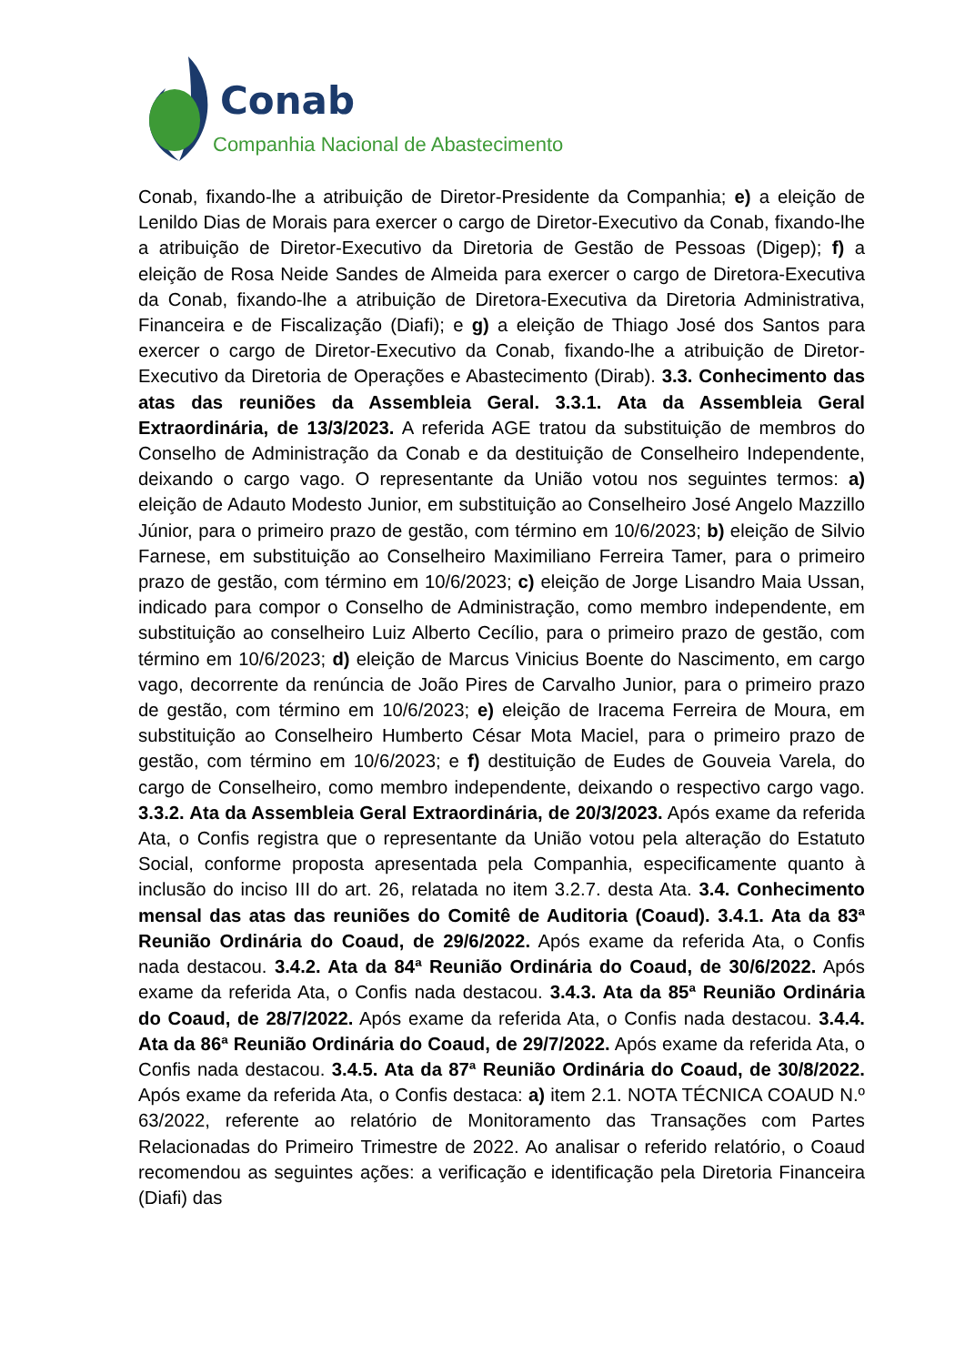Conab
Companhia Nacional de Abastecimento
Conab, fixando-lhe a atribuição de Diretor-Presidente da Companhia; e) a eleição de Lenildo Dias de Morais para exercer o cargo de Diretor-Executivo da Conab, fixando-lhe a atribuição de Diretor-Executivo da Diretoria de Gestão de Pessoas (Digep); f) a eleição de Rosa Neide Sandes de Almeida para exercer o cargo de Diretora-Executiva da Conab, fixando-lhe a atribuição de Diretora-Executiva da Diretoria Administrativa, Financeira e de Fiscalização (Diafi); e g) a eleição de Thiago José dos Santos para exercer o cargo de Diretor-Executivo da Conab, fixando-lhe a atribuição de Diretor-Executivo da Diretoria de Operações e Abastecimento (Dirab). 3.3. Conhecimento das atas das reuniões da Assembleia Geral. 3.3.1. Ata da Assembleia Geral Extraordinária, de 13/3/2023. A referida AGE tratou da substituição de membros do Conselho de Administração da Conab e da destituição de Conselheiro Independente, deixando o cargo vago. O representante da União votou nos seguintes termos: a) eleição de Adauto Modesto Junior, em substituição ao Conselheiro José Angelo Mazzillo Júnior, para o primeiro prazo de gestão, com término em 10/6/2023; b) eleição de Silvio Farnese, em substituição ao Conselheiro Maximiliano Ferreira Tamer, para o primeiro prazo de gestão, com término em 10/6/2023; c) eleição de Jorge Lisandro Maia Ussan, indicado para compor o Conselho de Administração, como membro independente, em substituição ao conselheiro Luiz Alberto Cecílio, para o primeiro prazo de gestão, com término em 10/6/2023; d) eleição de Marcus Vinicius Boente do Nascimento, em cargo vago, decorrente da renúncia de João Pires de Carvalho Junior, para o primeiro prazo de gestão, com término em 10/6/2023; e) eleição de Iracema Ferreira de Moura, em substituição ao Conselheiro Humberto César Mota Maciel, para o primeiro prazo de gestão, com término em 10/6/2023; e f) destituição de Eudes de Gouveia Varela, do cargo de Conselheiro, como membro independente, deixando o respectivo cargo vago. 3.3.2. Ata da Assembleia Geral Extraordinária, de 20/3/2023. Após exame da referida Ata, o Confis registra que o representante da União votou pela alteração do Estatuto Social, conforme proposta apresentada pela Companhia, especificamente quanto à inclusão do inciso III do art. 26, relatada no item 3.2.7. desta Ata. 3.4. Conhecimento mensal das atas das reuniões do Comitê de Auditoria (Coaud). 3.4.1. Ata da 83ª Reunião Ordinária do Coaud, de 29/6/2022. Após exame da referida Ata, o Confis nada destacou. 3.4.2. Ata da 84ª Reunião Ordinária do Coaud, de 30/6/2022. Após exame da referida Ata, o Confis nada destacou. 3.4.3. Ata da 85ª Reunião Ordinária do Coaud, de 28/7/2022. Após exame da referida Ata, o Confis nada destacou. 3.4.4. Ata da 86ª Reunião Ordinária do Coaud, de 29/7/2022. Após exame da referida Ata, o Confis nada destacou. 3.4.5. Ata da 87ª Reunião Ordinária do Coaud, de 30/8/2022. Após exame da referida Ata, o Confis destaca: a) item 2.1. NOTA TÉCNICA COAUD N.º 63/2022, referente ao relatório de Monitoramento das Transações com Partes Relacionadas do Primeiro Trimestre de 2022. Ao analisar o referido relatório, o Coaud recomendou as seguintes ações: a verificação e identificação pela Diretoria Financeira (Diafi) das